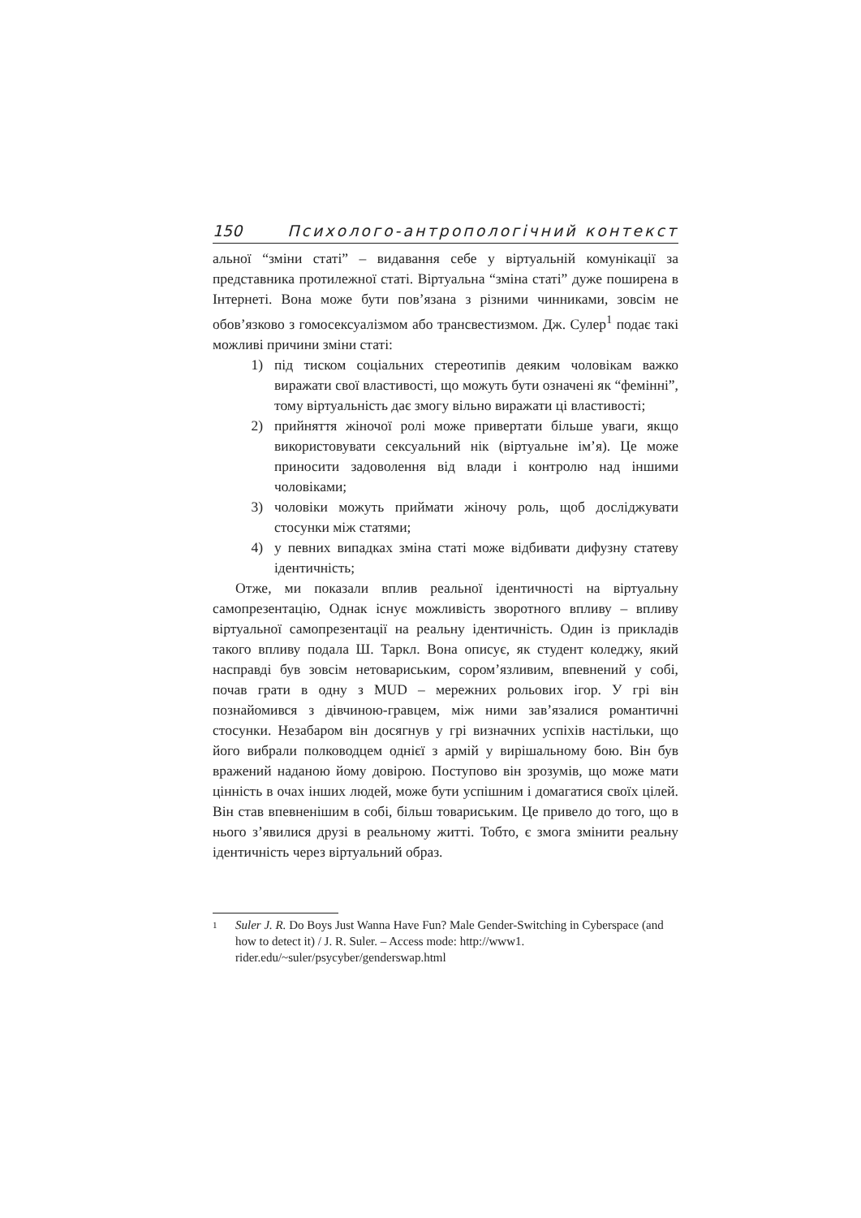150 Психолого-антропологічний контекст
альної “зміни статі” – видавання себе у віртуальній комунікації за представника протилежної статі. Віртуальна “зміна статі” дуже поширена в Інтернеті. Вона може бути пов’язана з різними чинниками, зовсім не обов’язково з гомосексуалізмом або трансвестизмом. Дж. Сулер<sup>1</sup> подає такі можливі причини зміни статі:
1) під тиском соціальних стереотипів деяким чоловікам важко виражати свої властивості, що можуть бути означені як “фемінні”, тому віртуальність дає змогу вільно виражати ці властивості;
2) прийняття жіночої ролі може привертати більше уваги, якщо використовувати сексуальний нік (віртуальне ім’я). Це може приносити задоволення від влади і контролю над іншими чоловіками;
3) чоловіки можуть приймати жіночу роль, щоб досліджувати стосунки між статями;
4) у певних випадках зміна статі може відбивати дифузну статеву ідентичність;
Отже, ми показали вплив реальної ідентичності на віртуальну самопрезентацію, Однак існує можливість зворотного впливу – впливу віртуальної самопрезентації на реальну ідентичність. Один із прикладів такого впливу подала Ш. Таркл. Вона описує, як студент коледжу, який насправді був зовсім нетовариським, сором’язливим, впевнений у собі, почав грати в одну з MUD – мережних рольових ігор. У грі він познайомився з дівчиною-гравцем, між ними зав’язалися романтичні стосунки. Незабаром він досягнув у грі визначних успіхів настільки, що його вибрали полководцем однієї з армій у вирішальному бою. Він був вражений наданою йому довірою. Поступово він зрозумів, що може мати цінність в очах інших людей, може бути успішним і домагатися своїх цілей. Він став впевненішим в собі, більш товариським. Це привело до того, що в нього з’явилися друзі в реальному житті. Тобто, є змога змінити реальну ідентичність через віртуальний образ.
1 Suler J. R. Do Boys Just Wanna Have Fun? Male Gender-Switching in Cyberspace (and how to detect it) / J. R. Suler. – Access mode: http://www1. rider.edu/~suler/psycyber/genderswap.html